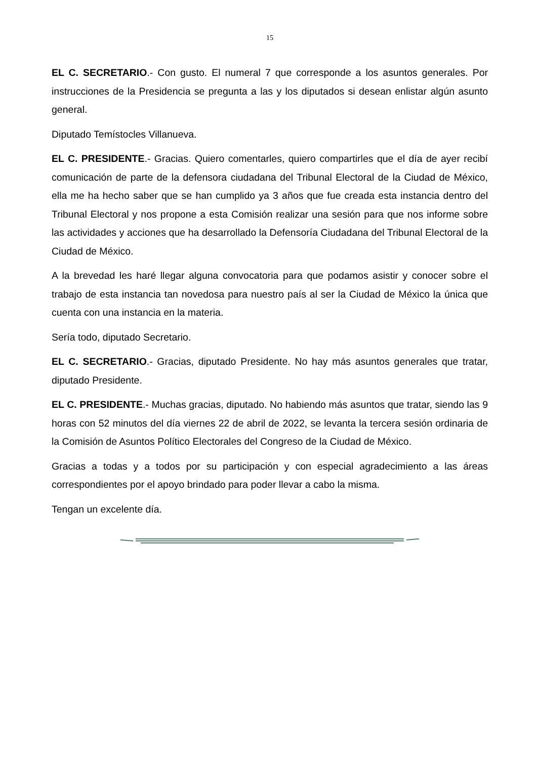15
EL C. SECRETARIO.- Con gusto. El numeral 7 que corresponde a los asuntos generales. Por instrucciones de la Presidencia se pregunta a las y los diputados si desean enlistar algún asunto general.
Diputado Temístocles Villanueva.
EL C. PRESIDENTE.- Gracias. Quiero comentarles, quiero compartirles que el día de ayer recibí comunicación de parte de la defensora ciudadana del Tribunal Electoral de la Ciudad de México, ella me ha hecho saber que se han cumplido ya 3 años que fue creada esta instancia dentro del Tribunal Electoral y nos propone a esta Comisión realizar una sesión para que nos informe sobre las actividades y acciones que ha desarrollado la Defensoría Ciudadana del Tribunal Electoral de la Ciudad de México.
A la brevedad les haré llegar alguna convocatoria para que podamos asistir y conocer sobre el trabajo de esta instancia tan novedosa para nuestro país al ser la Ciudad de México la única que cuenta con una instancia en la materia.
Sería todo, diputado Secretario.
EL C. SECRETARIO.- Gracias, diputado Presidente. No hay más asuntos generales que tratar, diputado Presidente.
EL C. PRESIDENTE.- Muchas gracias, diputado. No habiendo más asuntos que tratar, siendo las 9 horas con 52 minutos del día viernes 22 de abril de 2022, se levanta la tercera sesión ordinaria de la Comisión de Asuntos Político Electorales del Congreso de la Ciudad de México.
Gracias a todas y a todos por su participación y con especial agradecimiento a las áreas correspondientes por el apoyo brindado para poder llevar a cabo la misma.
Tengan un excelente día.